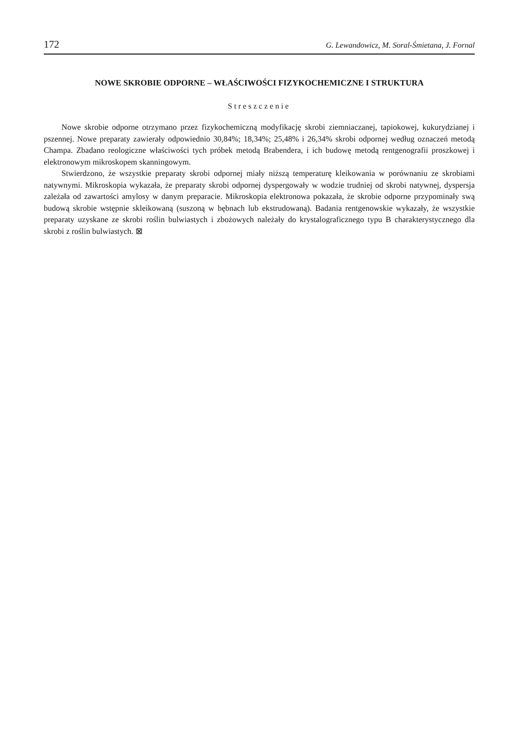172 G. Lewandowicz, M. Soral-Śmietana, J. Fornal
NOWE SKROBIE ODPORNE – WŁAŚCIWOŚCI FIZYKOCHEMICZNE I STRUKTURA
Streszczenie
Nowe skrobie odporne otrzymano przez fizykochemiczną modyfikację skrobi ziemniaczanej, tapiokowej, kukurydzianej i pszennej. Nowe preparaty zawierały odpowiednio 30,84%; 18,34%; 25,48% i 26,34% skrobi odpornej według oznaczeń metodą Champa. Zbadano reologiczne właściwości tych próbek metodą Brabendera, i ich budowę metodą rentgenografii proszkowej i elektronowym mikroskopem skanningowym.
Stwierdzono, że wszystkie preparaty skrobi odpornej miały niższą temperaturę kleikowania w porównaniu ze skrobiami natywnymi. Mikroskopia wykazała, że preparaty skrobi odpornej dyspergowały w wodzie trudniej od skrobi natywnej, dyspersja zależała od zawartości amylosy w danym preparacie. Mikroskopia elektronowa pokazała, że skrobie odporne przypominały swą budową skrobie wstępnie skleikowaną (suszoną w bębnach lub ekstrudowaną). Badania rentgenowskie wykazały, że wszystkie preparaty uzyskane ze skrobi roślin bulwiastych i zbożowych należały do krystalograficznego typu B charakterystycznego dla skrobi z roślin bulwiastych. ⊠